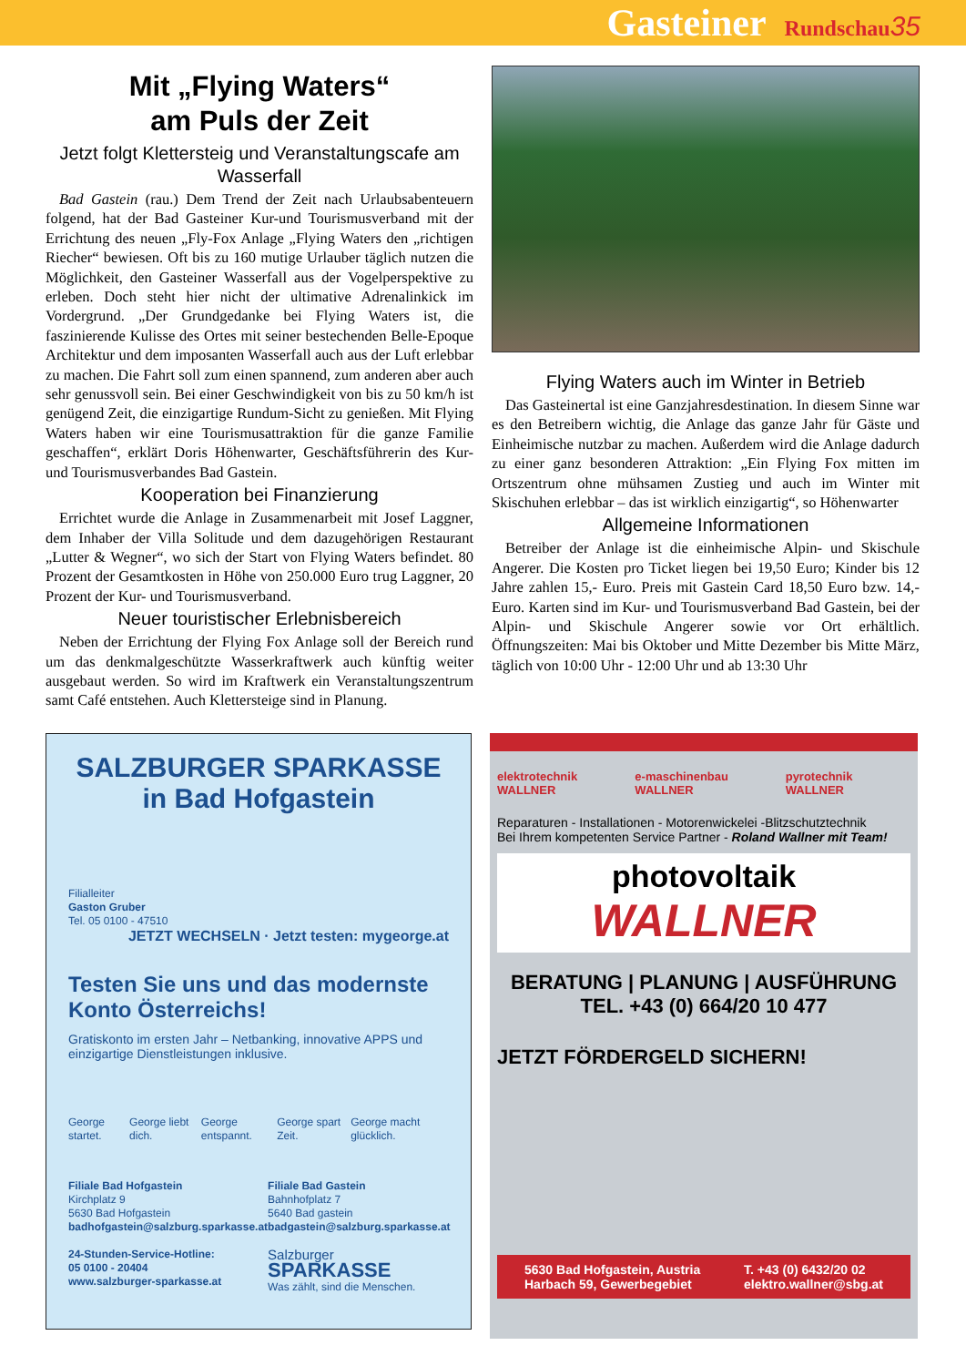Gasteiner Rundschau 35
Mit „Flying Waters“
am Puls der Zeit
Jetzt folgt Klettersteig und Veranstaltungscafe am Wasserfall
Bad Gastein (rau.) Dem Trend der Zeit nach Urlaubsabenteuern folgend, hat der Bad Gasteiner Kur-und Tourismusverband mit der Errichtung des neuen „Fly-Fox Anlage „Flying Waters den „richtigen Riecher“ bewiesen. Oft bis zu 160 mutige Urlauber täglich nutzen die Möglichkeit, den Gasteiner Wasserfall aus der Vogelperspektive zu erleben. Doch steht hier nicht der ultimative Adrenalinkick im Vordergrund. „Der Grundgedanke bei Flying Waters ist, die faszinierende Kulisse des Ortes mit seiner bestechenden Belle-Epoque Architektur und dem imposanten Wasserfall auch aus der Luft erlebbar zu machen. Die Fahrt soll zum einen spannend, zum anderen aber auch sehr genussvoll sein. Bei einer Geschwindigkeit von bis zu 50 km/h ist genügend Zeit, die einzigartige Rundum-Sicht zu genießen. Mit Flying Waters haben wir eine Tourismusattraktion für die ganze Familie geschaffen“, erklärt Doris Höhenwarter, Geschäftsführerin des Kur- und Tourismusverbandes Bad Gastein.
Kooperation bei Finanzierung
Errichtet wurde die Anlage in Zusammenarbeit mit Josef Laggner, dem Inhaber der Villa Solitude und dem dazugehörigen Restaurant „Lutter & Wegner“, wo sich der Start von Flying Waters befindet. 80 Prozent der Gesamtkosten in Höhe von 250.000 Euro trug Laggner, 20 Prozent der Kur- und Tourismusverband.
Neuer touristischer Erlebnisbereich
Neben der Errichtung der Flying Fox Anlage soll der Bereich rund um das denkmalgeschützte Wasserkraftwerk auch künftig weiter ausgebaut werden. So wird im Kraftwerk ein Veranstaltungszentrum samt Café entstehen. Auch Klettersteige sind in Planung.
Flying Waters auch im Winter in Betrieb
Das Gasteinertal ist eine Ganzjahresdestination. In diesem Sinne war es den Betreibern wichtig, die Anlage das ganze Jahr für Gäste und Einheimische nutzbar zu machen. Außerdem wird die Anlage dadurch zu einer ganz besonderen Attraktion: „Ein Flying Fox mitten im Ortszentrum ohne mühsamen Zustieg und auch im Winter mit Skischuhen erlebbar – das ist wirklich einzigartig“, so Höhenwarter
Allgemeine Informationen
Betreiber der Anlage ist die einheimische Alpin- und Skischule Angerer. Die Kosten pro Ticket liegen bei 19,50 Euro; Kinder bis 12 Jahre zahlen 15,- Euro. Preis mit Gastein Card 18,50 Euro bzw. 14,- Euro. Karten sind im Kur- und Tourismusverband Bad Gastein, bei der Alpin- und Skischule Angerer sowie vor Ort erhältlich. Öffnungszeiten: Mai bis Oktober und Mitte Dezember bis Mitte März, täglich von 10:00 Uhr - 12:00 Uhr und ab 13:30 Uhr
SALZBURGER SPARKASSE
in Bad Hofgastein
Filialleiter
Gaston Gruber
Tel. 05 0100 - 47510
JETZT WECHSELN · Jetzt testen: mygeorge.at
Testen Sie uns und das modernste Konto Österreichs!
Gratiskonto im ersten Jahr – Netbanking, innovative APPS und einzigartige Dienstleistungen inklusive.
George startet. George liebt dich. George entspannt. George spart Zeit. George macht glücklich.
Filiale Bad Hofgastein
Kirchplatz 9
5630 Bad Hofgastein
badhofgastein@salzburg.sparkasse.at
24-Stunden-Service-Hotline:
05 0100 - 20404
www.salzburger-sparkasse.at
Filiale Bad Gastein
Bahnhofplatz 7
5640 Bad gastein
badgastein@salzburg.sparkasse.at
Salzburger
SPARKASSE
Was zählt, sind die Menschen.
elektrotechnik WALLNER e-maschinenbau WALLNER pyrotechnik WALLNER
Reparaturen - Installationen - Motorenwickelei -Blitzschutztechnik
Bei Ihrem kompetenten Service Partner - Roland Wallner mit Team!
photovoltaik
WALLNER
BERATUNG | PLANUNG | AUSFÜHRUNG
TEL. +43 (0) 664/20 10 477
JETZT FÖRDERGELD SICHERN!
5630 Bad Hofgastein, Austria
Harbach 59, Gewerbegebiet T. +43 (0) 6432/20 02
elektro.wallner@sbg.at